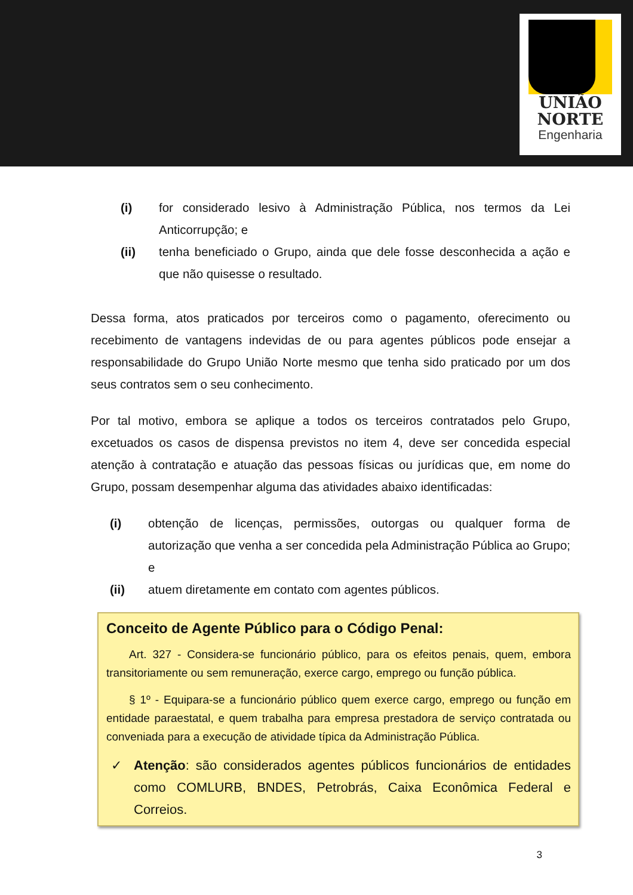UNIÃO
NORTE
Engenharia
(i) for considerado lesivo à Administração Pública, nos termos da Lei Anticorrupção; e
(ii) tenha beneficiado o Grupo, ainda que dele fosse desconhecida a ação e que não quisesse o resultado.
Dessa forma, atos praticados por terceiros como o pagamento, oferecimento ou recebimento de vantagens indevidas de ou para agentes públicos pode ensejar a responsabilidade do Grupo União Norte mesmo que tenha sido praticado por um dos seus contratos sem o seu conhecimento.
Por tal motivo, embora se aplique a todos os terceiros contratados pelo Grupo, excetuados os casos de dispensa previstos no item 4, deve ser concedida especial atenção à contratação e atuação das pessoas físicas ou jurídicas que, em nome do Grupo, possam desempenhar alguma das atividades abaixo identificadas:
(i) obtenção de licenças, permissões, outorgas ou qualquer forma de autorização que venha a ser concedida pela Administração Pública ao Grupo; e
(ii) atuem diretamente em contato com agentes públicos.
Conceito de Agente Público para o Código Penal:
Art. 327 - Considera-se funcionário público, para os efeitos penais, quem, embora transitoriamente ou sem remuneração, exerce cargo, emprego ou função pública.
§ 1º - Equipara-se a funcionário público quem exerce cargo, emprego ou função em entidade paraestatal, e quem trabalha para empresa prestadora de serviço contratada ou conveniada para a execução de atividade típica da Administração Pública.
✓ Atenção: são considerados agentes públicos funcionários de entidades como COMLURB, BNDES, Petrobrás, Caixa Econômica Federal e Correios.
3